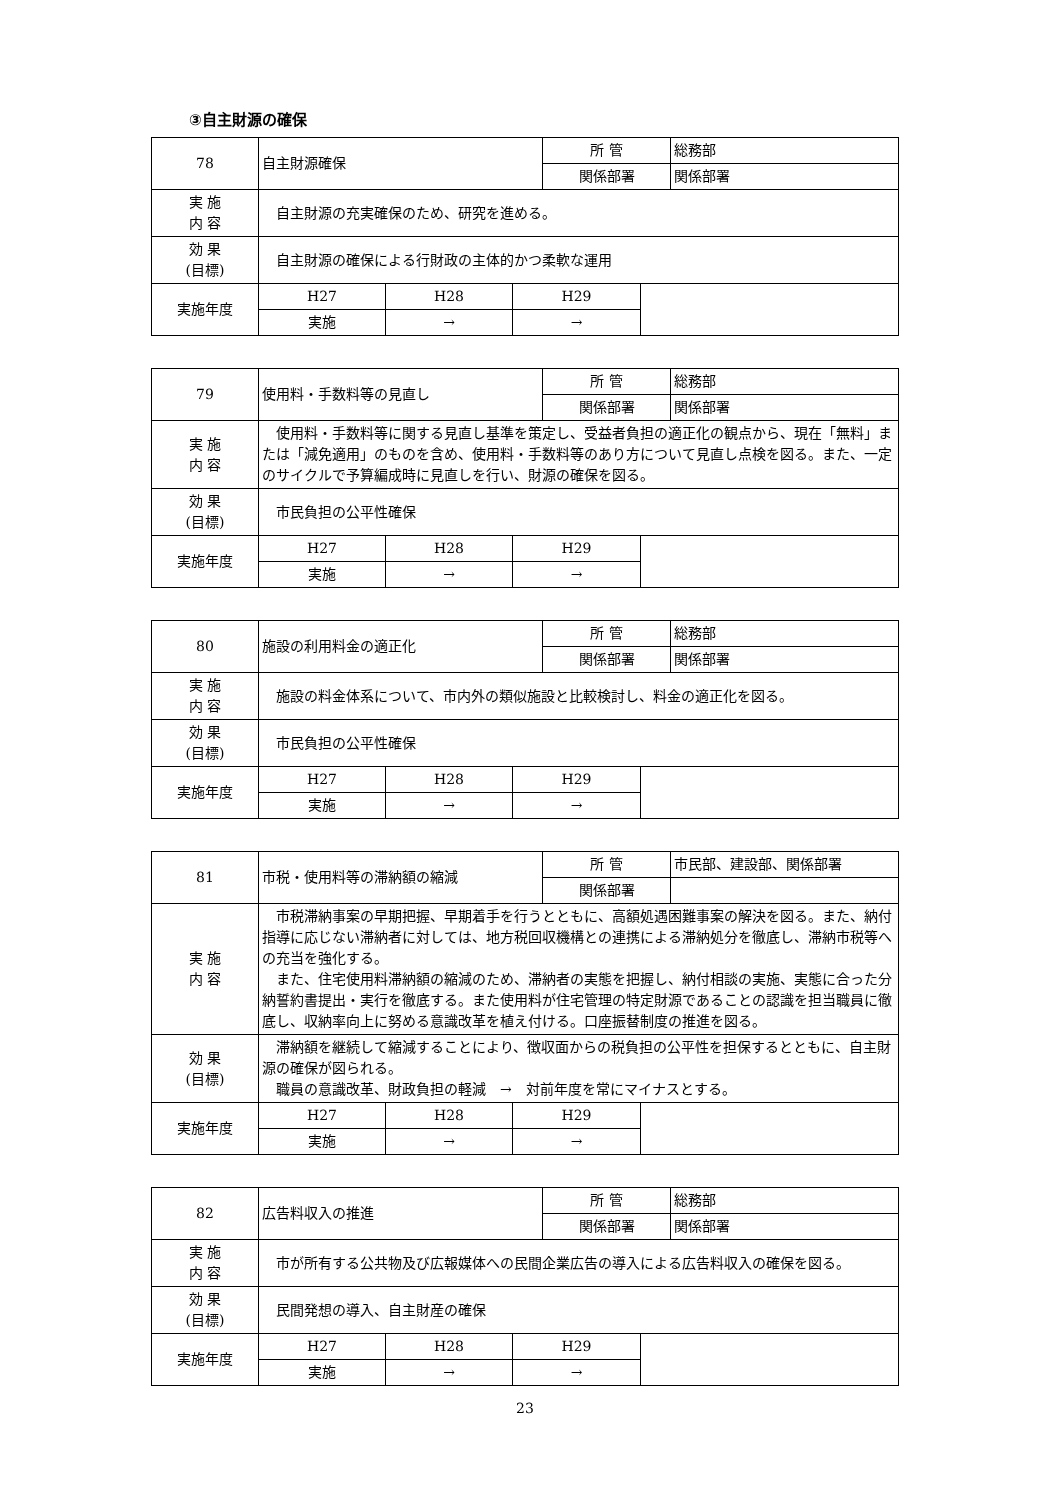③自主財源の確保
| 78 | 自主財源確保 | | | 所 管 | | 総務部 |
| | | | | 関係部署 | | 関係部署 |
| 実 施 内 容 | 自主財源の充実確保のため、研究を進める。 | | | | | |
| 効 果 (目標) | 自主財源の確保による行財政の主体的かつ柔軟な運用 | | | | | |
| 実施年度 | H27 | H28 | H29 | | | |
| | 実施 | → | → | | | |
| 79 | 使用料・手数料等の見直し | | | 所 管 | | 総務部 |
| | | | | 関係部署 | | 関係部署 |
| 実 施 内 容 | 使用料・手数料等に関する見直し基準を策定し、受益者負担の適正化の観点から、現在「無料」または「減免適用」のものを含め、使用料・手数料等のあり方について見直し点検を図る。また、一定のサイクルで予算編成時に見直しを行い、財源の確保を図る。 | | | | | |
| 効 果 (目標) | 市民負担の公平性確保 | | | | | |
| 実施年度 | H27 | H28 | H29 | | | |
| | 実施 | → | → | | | |
| 80 | 施設の利用料金の適正化 | | | 所 管 | | 総務部 |
| | | | | 関係部署 | | 関係部署 |
| 実 施 内 容 | 施設の料金体系について、市内外の類似施設と比較検討し、料金の適正化を図る。 | | | | | |
| 効 果 (目標) | 市民負担の公平性確保 | | | | | |
| 実施年度 | H27 | H28 | H29 | | | |
| | 実施 | → | → | | | |
| 81 | 市税・使用料等の滞納額の縮減 | | | 所 管 | | 市民部、建設部、関係部署 |
| | | | | 関係部署 | | |
| 実 施 内 容 | 市税滞納事案の早期把握、早期着手を行うとともに、高額処遇困難事案の解決を図る。また、納付指導に応じない滞納者に対しては、地方税回収機構との連携による滞納処分を徹底し、滞納市税等への充当を強化する。 また、住宅使用料滞納額の縮減のため、滞納者の実態を把握し、納付相談の実施、実態に合った分納誓約書提出・実行を徹底する。また使用料が住宅管理の特定財源であることの認識を担当職員に徹底し、収納率向上に努める意識改革を植え付ける。口座振替制度の推進を図る。 | | | | | |
| 効 果 (目標) | 滞納額を継続して縮減することにより、徴収面からの税負担の公平性を担保するとともに、自主財源の確保が図られる。 職員の意識改革、財政負担の軽減 → 対前年度を常にマイナスとする。 | | | | | |
| 実施年度 | H27 | H28 | H29 | | | |
| | 実施 | → | → | | | |
| 82 | 広告料収入の推進 | | | 所 管 | | 総務部 |
| | | | | 関係部署 | | 関係部署 |
| 実 施 内 容 | 市が所有する公共物及び広報媒体への民間企業広告の導入による広告料収入の確保を図る。 | | | | | |
| 効 果 (目標) | 民間発想の導入、自主財産の確保 | | | | | |
| 実施年度 | H27 | H28 | H29 | | | |
| | 実施 | → | → | | | |
23